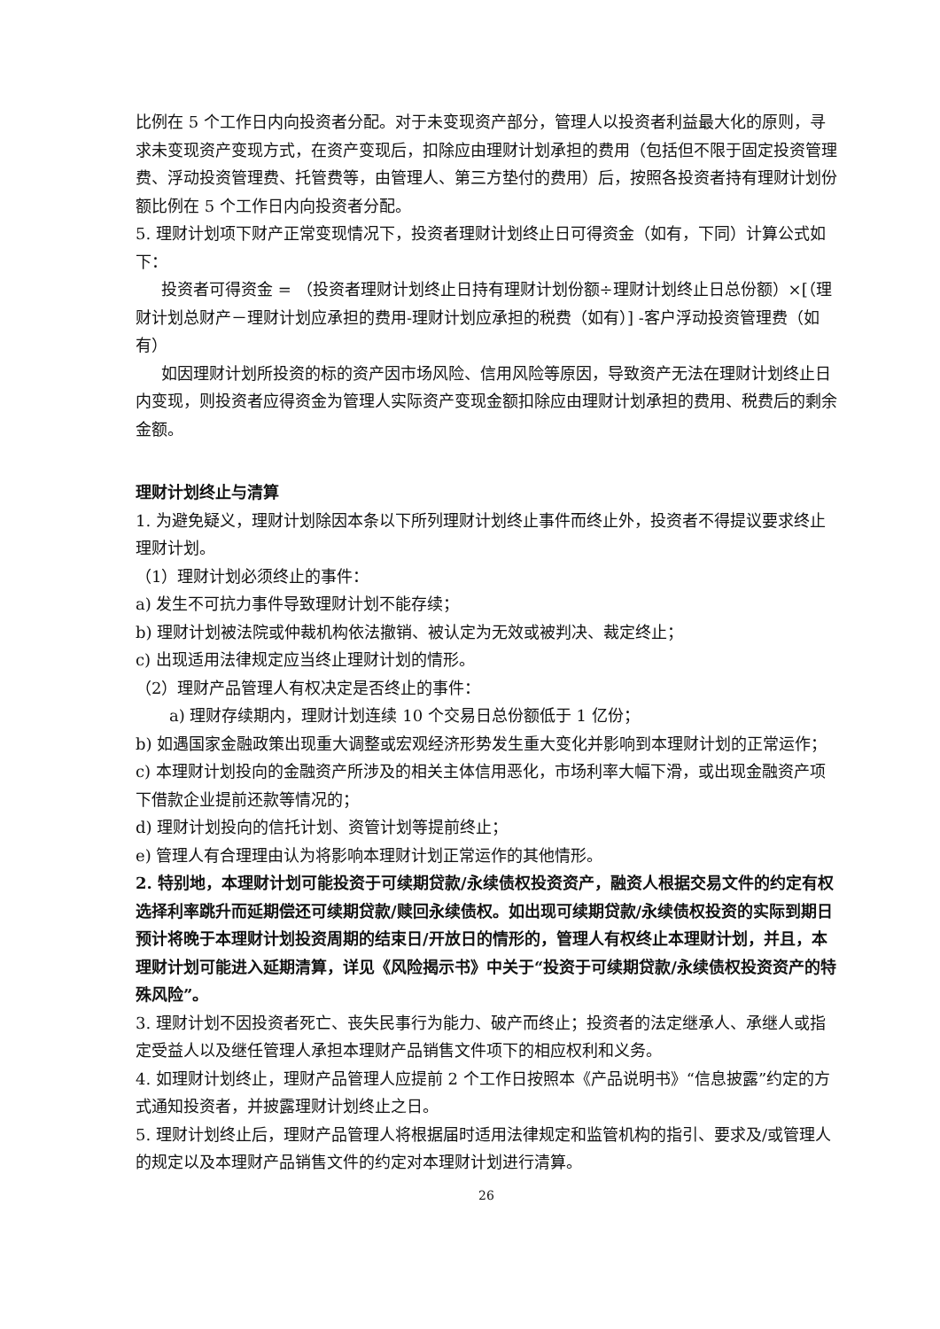比例在 5 个工作日内向投资者分配。对于未变现资产部分，管理人以投资者利益最大化的原则，寻求未变现资产变现方式，在资产变现后，扣除应由理财计划承担的费用（包括但不限于固定投资管理费、浮动投资管理费、托管费等，由管理人、第三方垫付的费用）后，按照各投资者持有理财计划份额比例在 5 个工作日内向投资者分配。
5. 理财计划项下财产正常变现情况下，投资者理财计划终止日可得资金（如有，下同）计算公式如下：
投资者可得资金 = （投资者理财计划终止日持有理财计划份额÷理财计划终止日总份额）×[（理财计划总财产－理财计划应承担的费用-理财计划应承担的税费（如有）] -客户浮动投资管理费（如有）
如因理财计划所投资的标的资产因市场风险、信用风险等原因，导致资产无法在理财计划终止日内变现，则投资者应得资金为管理人实际资产变现金额扣除应由理财计划承担的费用、税费后的剩余金额。
理财计划终止与清算
1. 为避免疑义，理财计划除因本条以下所列理财计划终止事件而终止外，投资者不得提议要求终止理财计划。
（1）理财计划必须终止的事件：
a) 发生不可抗力事件导致理财计划不能存续；
b) 理财计划被法院或仲裁机构依法撤销、被认定为无效或被判决、裁定终止；
c) 出现适用法律规定应当终止理财计划的情形。
（2）理财产品管理人有权决定是否终止的事件：
a) 理财存续期内，理财计划连续 10 个交易日总份额低于 1 亿份；
b) 如遇国家金融政策出现重大调整或宏观经济形势发生重大变化并影响到本理财计划的正常运作；
c) 本理财计划投向的金融资产所涉及的相关主体信用恶化，市场利率大幅下滑，或出现金融资产项下借款企业提前还款等情况的；
d) 理财计划投向的信托计划、资管计划等提前终止；
e) 管理人有合理理由认为将影响本理财计划正常运作的其他情形。
2. 特别地，本理财计划可能投资于可续期贷款/永续债权投资资产，融资人根据交易文件的约定有权选择利率跳升而延期偿还可续期贷款/赎回永续债权。如出现可续期贷款/永续债权投资的实际到期日预计将晚于本理财计划投资周期的结束日/开放日的情形的，管理人有权终止本理财计划，并且，本理财计划可能进入延期清算，详见《风险揭示书》中关于“投资于可续期贷款/永续债权投资资产的特殊风险”。
3. 理财计划不因投资者死亡、丧失民事行为能力、破产而终止；投资者的法定继承人、承继人或指定受益人以及继任管理人承担本理财产品销售文件项下的相应权利和义务。
4. 如理财计划终止，理财产品管理人应提前 2 个工作日按照本《产品说明书》“信息披露”约定的方式通知投资者，并披露理财计划终止之日。
5. 理财计划终止后，理财产品管理人将根据届时适用法律规定和监管机构的指引、要求及/或管理人的规定以及本理财产品销售文件的约定对本理财计划进行清算。
26